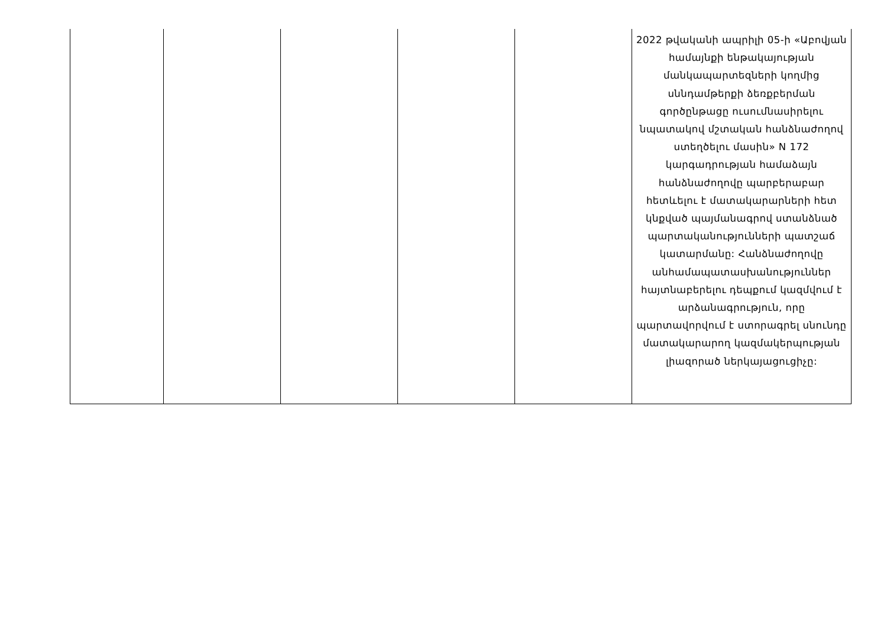| | | | | | 2022 թվականի ապրիլի 05-ի «Աբովյան համայնքի ենթակայության մանկապարտեզների կողմից սննդամթերքի ձեռքբերման գործընթացը ուսումնասիրելու նպատակով մշտական հանձնաժողով ստեղծելու մասին» N 172 կարգադրության համաձայն հանձնաժողովը պարբերաբար հետևելու է մատակարարների հետ կնքված պայմանագրով ստանձնած պարտականությունների պատշաճ կատարմանը: Հանձնաժողովը անհամապատասխանություններ հայտնաբերելու դեպքում կազմվում է արձանագրություն, որը պարտավորվում է ստորագրել սնունդը մատակարարող կազմակերպության լիազորած ներկայացուցիչը: |